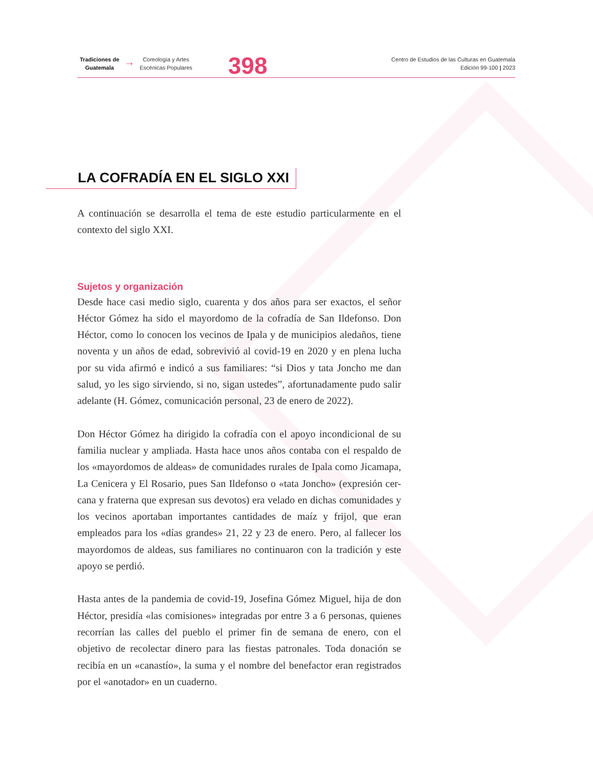Tradiciones de
Guatemala
→
Coreología y Artes
Escénicas Populares
398
Centro de Estudios de las Culturas en Guatemala
Edición 99-100 | 2023
LA COFRADÍA EN EL SIGLO XXI
A continuación se desarrolla el tema de este estudio particularmente en el contexto del siglo XXI.
Sujetos y organización
Desde hace casi medio siglo, cuarenta y dos años para ser exactos, el señor Héctor Gómez ha sido el mayordomo de la cofradía de San Ildefonso. Don Héctor, como lo conocen los vecinos de Ipala y de municipios aledaños, tiene noventa y un años de edad, sobrevivió al covid-19 en 2020 y en plena lucha por su vida afirmó e indicó a sus familiares: “si Dios y tata Joncho me dan salud, yo les sigo sirviendo, si no, sigan ustedes”, afortunadamente pudo salir adelante (H. Gómez, comunicación personal, 23 de enero de 2022).
Don Héctor Gómez ha dirigido la cofradía con el apoyo incondicional de su familia nuclear y ampliada. Hasta hace unos años contaba con el respaldo de los «mayordomos de aldeas» de comunidades rurales de Ipala como Jicamapa, La Cenicera y El Rosario, pues San Ildefonso o «tata Joncho» (expresión cer-cana y fraterna que expresan sus devotos) era velado en dichas comunidades y los vecinos aportaban importantes cantidades de maíz y frijol, que eran empleados para los «días grandes» 21, 22 y 23 de enero. Pero, al fallecer los mayordomos de aldeas, sus familiares no continuaron con la tradición y este apoyo se perdió.
Hasta antes de la pandemia de covid-19, Josefina Gómez Miguel, hija de don Héctor, presidía «las comisiones» integradas por entre 3 a 6 personas, quienes recorrían las calles del pueblo el primer fin de semana de enero, con el objetivo de recolectar dinero para las fiestas patronales. Toda donación se recibía en un «canastío», la suma y el nombre del benefactor eran registrados por el «anotador» en un cuaderno.